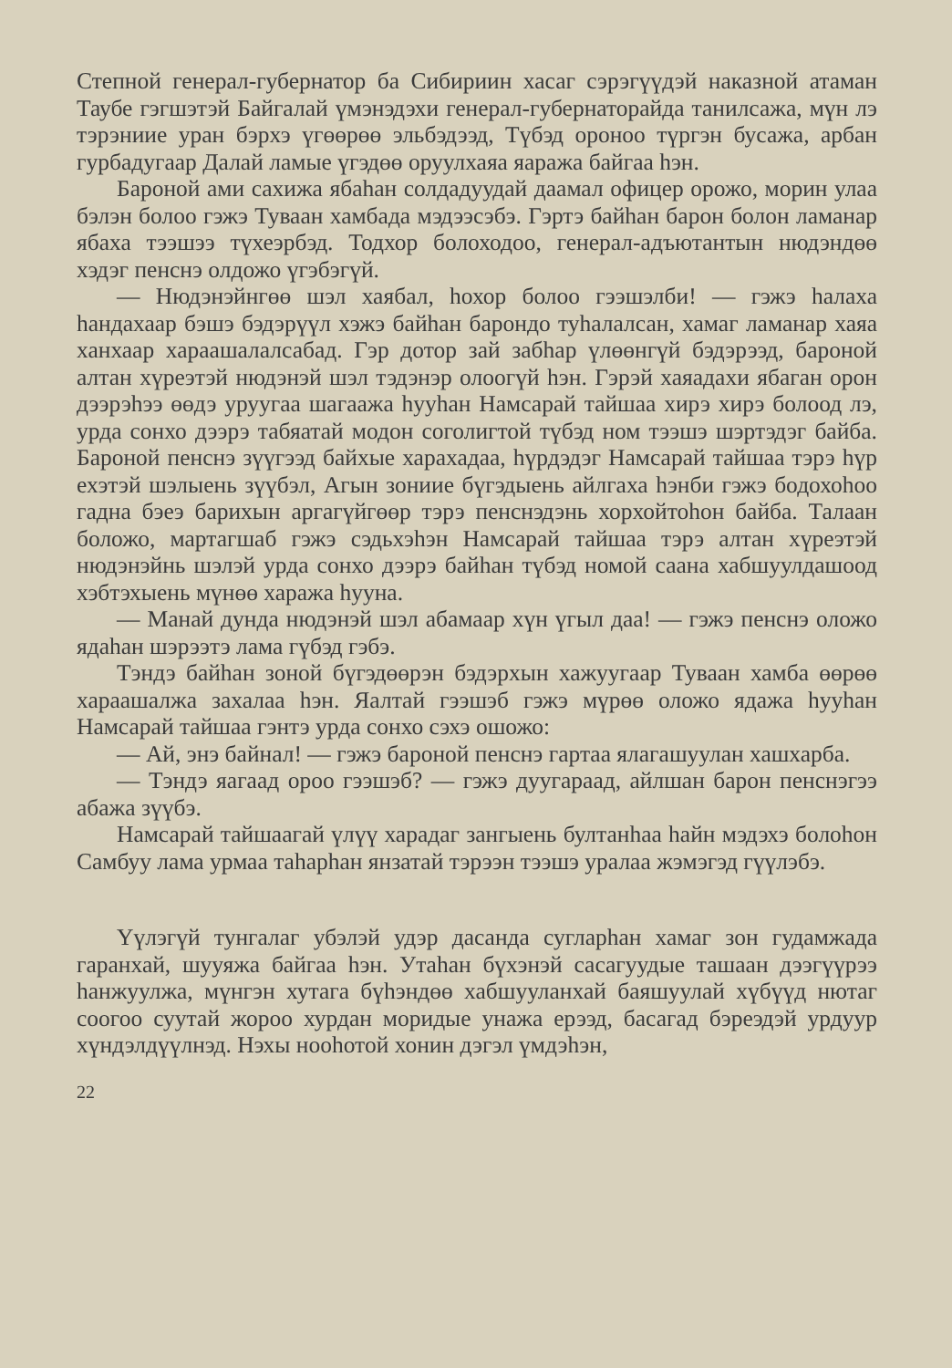Степной генерал-губернатор ба Сибириин хасаг сэрэгүүдэй наказной атаман Таубе гэгшэтэй Байгалай үмэнэдэхи генерал-губернаторайда танилсажа, мүн лэ тэрэниие уран бэрхэ үгөөрөө эльбэдээд, Түбэд ороноо түргэн бусажа, арбан гурбадугаар Далай ламые үгэдөө оруулхаяа яаража байгаа һэн.
Бароной ами сахижа ябаһан солдадуудай даамал офицер орожо, морин улаа бэлэн болоо гэжэ Туваан хамбада мэдээсэбэ. Гэртэ байһан барон болон ламанар ябаха тээшээ түхеэрбэд. Тодхор болоходоо, генерал-адъютантын нюдэндөө хэдэг пенснэ олдожо үгэбэгүй.
— Нюдэнэйнгөө шэл хаябал, һохор болоо гээшэлби! — гэжэ һалаха һандахаар бэшэ бэдэрүүл хэжэ байһан барондо туһалалсан, хамаг ламанар хаяа ханхаар хараашалалсабад. Гэр дотор зай забһар үлөөнгүй бэдэрээд, бароной алтан хүреэтэй нюдэнэй шэл тэдэнэр олоогүй һэн. Гэрэй хаяадахи ябаган орон дээрэһээ өөдэ уруугаа шагаажа һууһан Намсарай тайшаа хирэ хирэ болоод лэ, урда сонхо дээрэ табяатай модон соголигтой түбэд ном тээшэ шэртэдэг байба. Бароной пенснэ зүүгээд байхые харахадаа, һүрдэдэг Намсарай тайшаа тэрэ һүр ехэтэй шэлыень зүүбэл, Агын зониие бүгэдыень айлгаха һэнби гэжэ бодохоһоо гадна бэеэ барихын аргагүйгөөр тэрэ пенснэдэнь хорхойтоһон байба. Талаан боложо, мартагшаб гэжэ сэдьхэһэн Намсарай тайшаа тэрэ алтан хүреэтэй нюдэнэйнь шэлэй урда сонхо дээрэ байһан түбэд номой саана хабшуулдашоод хэбтэхыень мүнөө хаража һууна.
— Манай дунда нюдэнэй шэл абамаар хүн үгыл даа! — гэжэ пенснэ оложо ядаһан шэрээтэ лама гүбэд гэбэ.
Тэндэ байһан зоной бүгэдөөрэн бэдэрхын хажуугаар Туваан хамба өөрөө хараашалжа захалаа һэн. Яалтай гээшэб гэжэ мүрөө оложо ядажа һууһан Намсарай тайшаа гэнтэ урда сонхо сэхэ ошожо:
— Ай, энэ байнал! — гэжэ бароной пенснэ гартаа ялагашуулан хашхарба.
— Тэндэ яагаад ороо гээшэб? — гэжэ дуугараад, айлшан барон пенснэгээ абажа зүүбэ.
Намсарай тайшаагай үлүү харадаг зангыень бултанһаа һайн мэдэхэ болоһон Самбуу лама урмаа таһарһан янзатай тэрээн тээшэ уралаа жэмэгэд гүүлэбэ.
Үүлэгүй тунгалаг убэлэй удэр дасанда сугларһан хамаг зон гудамжада гаранхай, шууяжа байгаа һэн. Утаһан бүхэнэй сасагуудые ташаан дээгүүрээ һанжуулжа, мүнгэн хутага бүһэндөө хабшууланхай баяшуулай хүбүүд нютаг соогоо суутай жороо хурдан моридые унажа ерээд, басагад бэреэдэй урдуур хүндэлдүүлнэд. Нэхы нооһотой хонин дэгэл үмдэһэн,
22